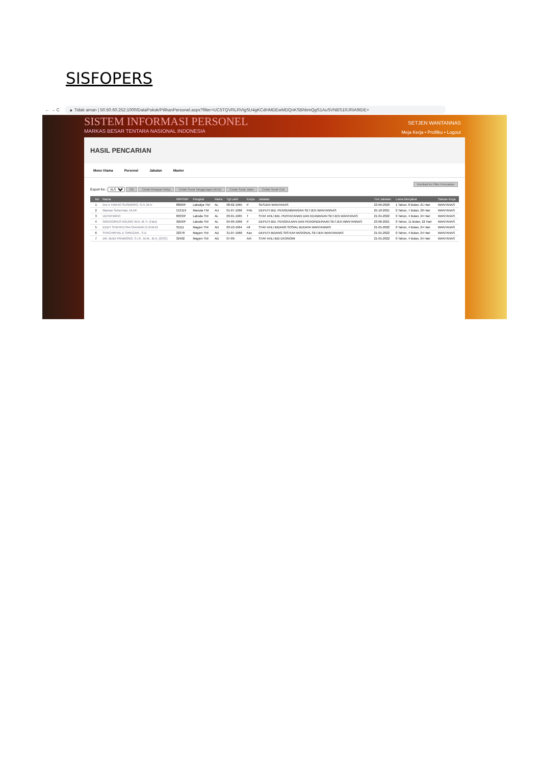SISFOPERS
← → C ▲ Tidak aman | 50.50.60.252:1000/DataPokok/PilihanPersonel.aspx?filter=UC5TQVRLRVIgSU4gKCdHMDEwMDQnKSBhbmQgS1AuSVNBS1RJRiA9IDE=
SISTEM INFORMASI PERSONEL
MARKAS BESAR TENTARA NASIONAL INDONESIA
SETJEN WANTANNAS
Meja Kerja • Profilku • Logout
HASIL PENCARIAN
Menu Utama Personel Jabatan Master
Kembali ke Filter Pencarian
Export Ke : XLS OKCetak Riwayat HidupCetak Surat Tanggungan (KU1)Cetak Surat JalanCetak Surat Cuti
| | No | Nama | NRP/NIP | Pangkat | Matra | Tgl Lahir | Korps | Jabatan | Tmt Jabatan | Lama Menjabat | Satuan Kerja |
| --- | --- | --- | --- | --- | --- | --- | --- | --- | --- | --- | --- |
| | 1 | Drs Ir HARJO SUSMORO, S.H.,M.H | 8890/P | Laksdya TNI | AL | 08-02-1965 | P | SESJEN WANTANAS | 23-09-2020 | 1 Tahun, 8 Bulan, 21 Hari | WANTANAS |
| | 2 | Maman Suherman, M.AP. | 513119 | Marsda TNI | AU | 01-07-1966 | Pnb | DEPUTI BID. PENGEMBANGAN SETJEN WANTANNAS | 25-10-2021 | 0 Tahun, 7 Bulan, 20 Hari | WANTANAS |
| | 3 | UDYATMIKO | 8933/P | Laksda TNI | AL | 03-01-1965 | T | STAF AHLI BID. PERTAHANAN DAN KEAMANAN SETJEN WANTANAS | 21-01-2022 | 0 Tahun, 4 Bulan, 24 Hari | WANTANAS |
| | 4 | GREGORIUS AGUNG W.D, M.Tr. (Han) | 9256/P | Laksda TNI | AL | 04-09-1966 | P | DEPUTI BID. PENGKAJIAN DAN PENGINDERAAN SETJEN WANTANNAS | 23-06-2021 | 0 Tahun, 11 Bulan, 22 Hari | WANTANAS |
| | 5 | EDDY SYAHPUTRA SIAHAAN,S.IP,M.M. | 31111 | Mayjen TNI | AD | 03-10-1964 | Inf | STAF AHLI BIDANG SOSIAL BUDAYA WANTANNAS | 21-01-2022 | 0 Tahun, 4 Bulan, 24 Hari | WANTANAS |
| | 6 | SYACHRIYAL E SIREGAR., S.E. | 32378 | Mayjen TNI | AD | 31-07-1966 | Kav | DEPUTI BIDANG SISTEM NASIONAL SETJEN WANTANNAS | 21-01-2022 | 0 Tahun, 4 Bulan, 24 Hari | WANTANAS |
| | 7 | DR. BUDI PRAMONO, S.I.P., M.M., M.A. (GSC) | 32402 | Mayjen TNI | AD | 07-09- | Arh | STAF AHLI BID EKONOMI | 21-01-2022 | 0 Tahun, 4 Bulan, 24 Hari | WANTANAS |